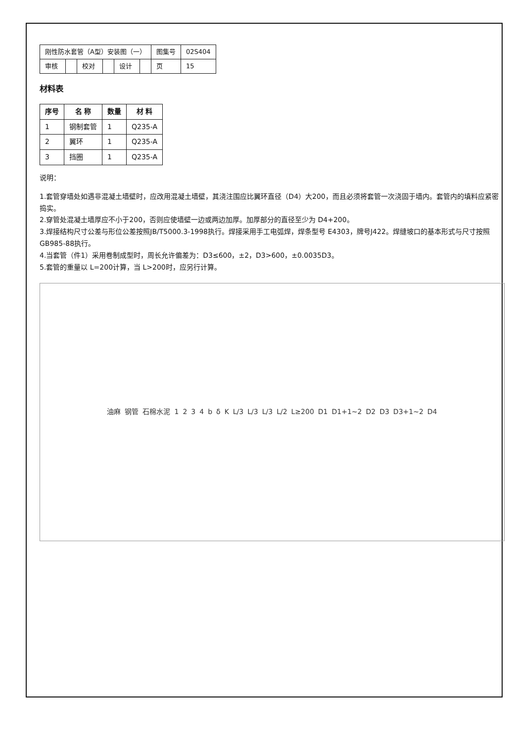| 刚性防水套管（A型）安装图（一） | | | | | | 图集号 | 02S404 |
| 审核 | | 校对 | | 设计 | | 页 | 15 |
材料表
| 序号 | 名 称 | 数量 | 材 料 |
| --- | --- | --- | --- |
| 1 | 钢制套管 | 1 | Q235-A |
| 2 | 翼环 | 1 | Q235-A |
| 3 | 挡圈 | 1 | Q235-A |
说明：
1.套管穿墙处如遇非混凝土墙壁时，应改用混凝土墙壁，其浇注围应比翼环直径（D4）大200，而且必须将套管一次浇固于墙内。套管内的填料应紧密捣实。
2.穿管处混凝土墙厚应不小于200，否则应使墙壁一边或两边加厚。加厚部分的直径至少为 D4+200。
3.焊接结构尺寸公差与形位公差按照JB/T5000.3-1998执行。焊接采用手工电弧焊，焊条型号 E4303，牌号J422。焊缝坡口的基本形式与尺寸按照GB985-88执行。
4.当套管（件1）采用卷制成型时，周长允许偏差为：D3≤600，±2，D3>600，±0.0035D3。
5.套管的重量以 L=200计算，当 L>200时，应另行计算。
油麻 钢管 石棉水泥 1 2 3 4 b δ K L/3 L/3 L/3 L/2 L≥200 D1 D1+1~2 D2 D3 D3+1~2 D4